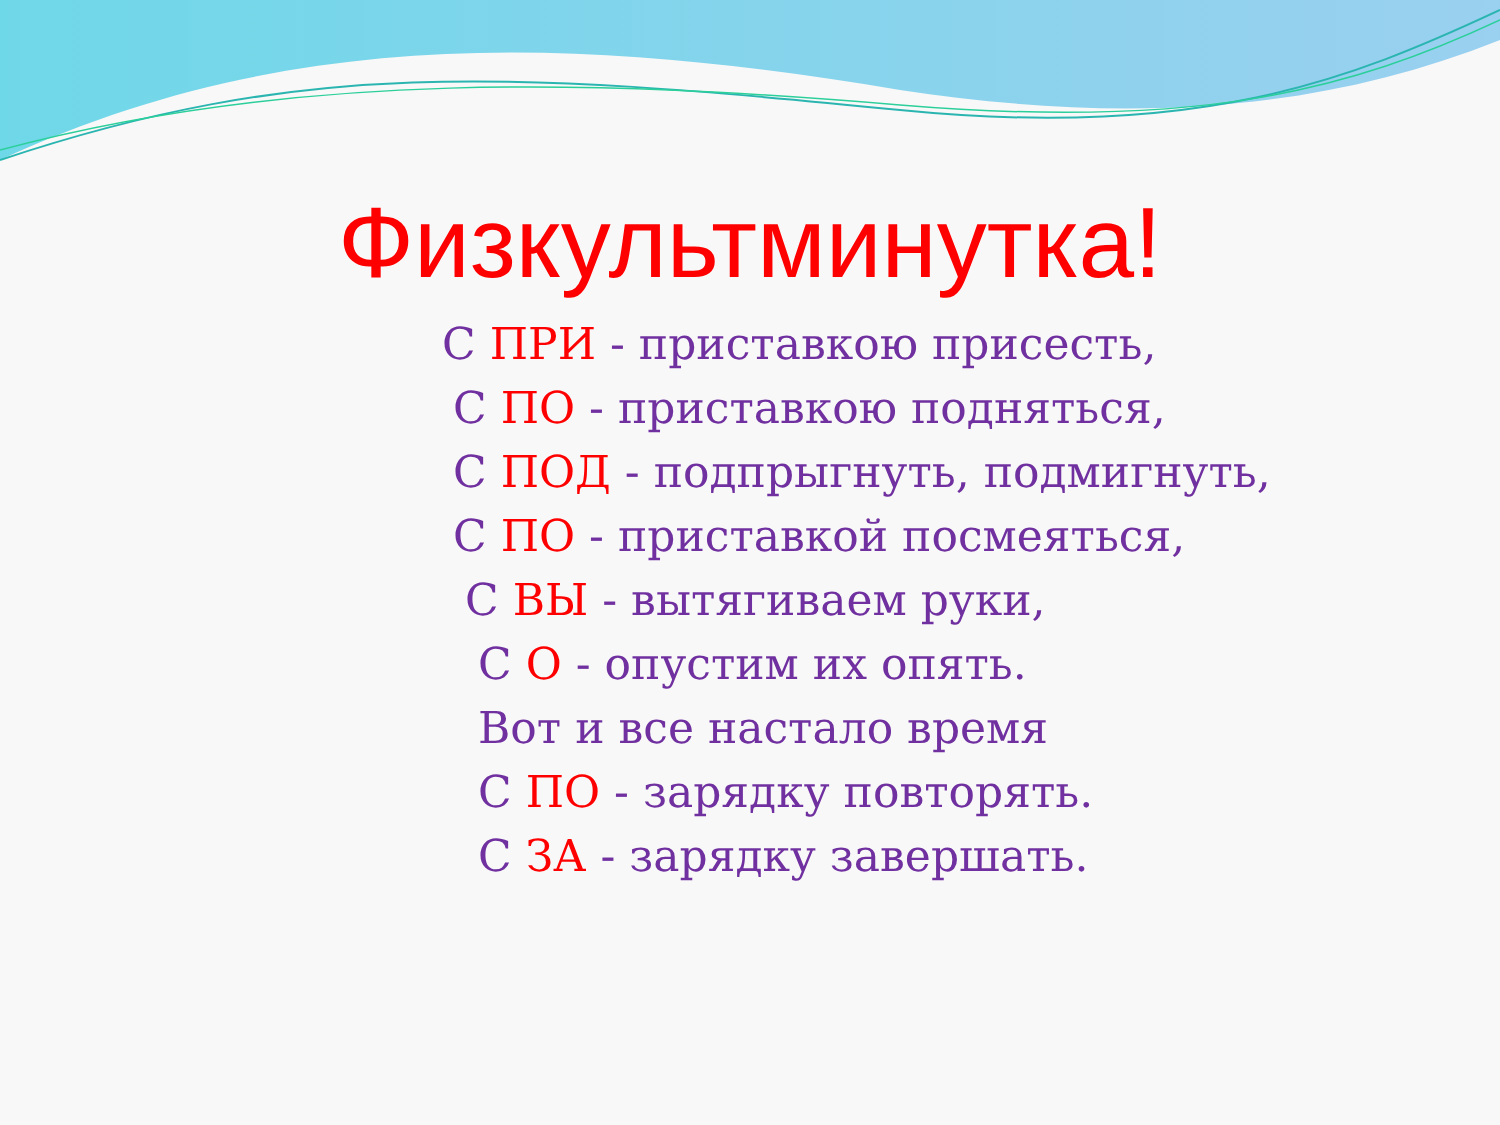Физкультминутка!
С ПРИ - приставкою присесть,
С ПО - приставкою подняться,
С ПОД - подпрыгнуть, подмигнуть,
С ПО - приставкой посмеяться,
С ВЫ - вытягиваем руки,
С О - опустим их опять.
Вот и все настало время
С ПО - зарядку повторять.
С ЗА - зарядку завершать.